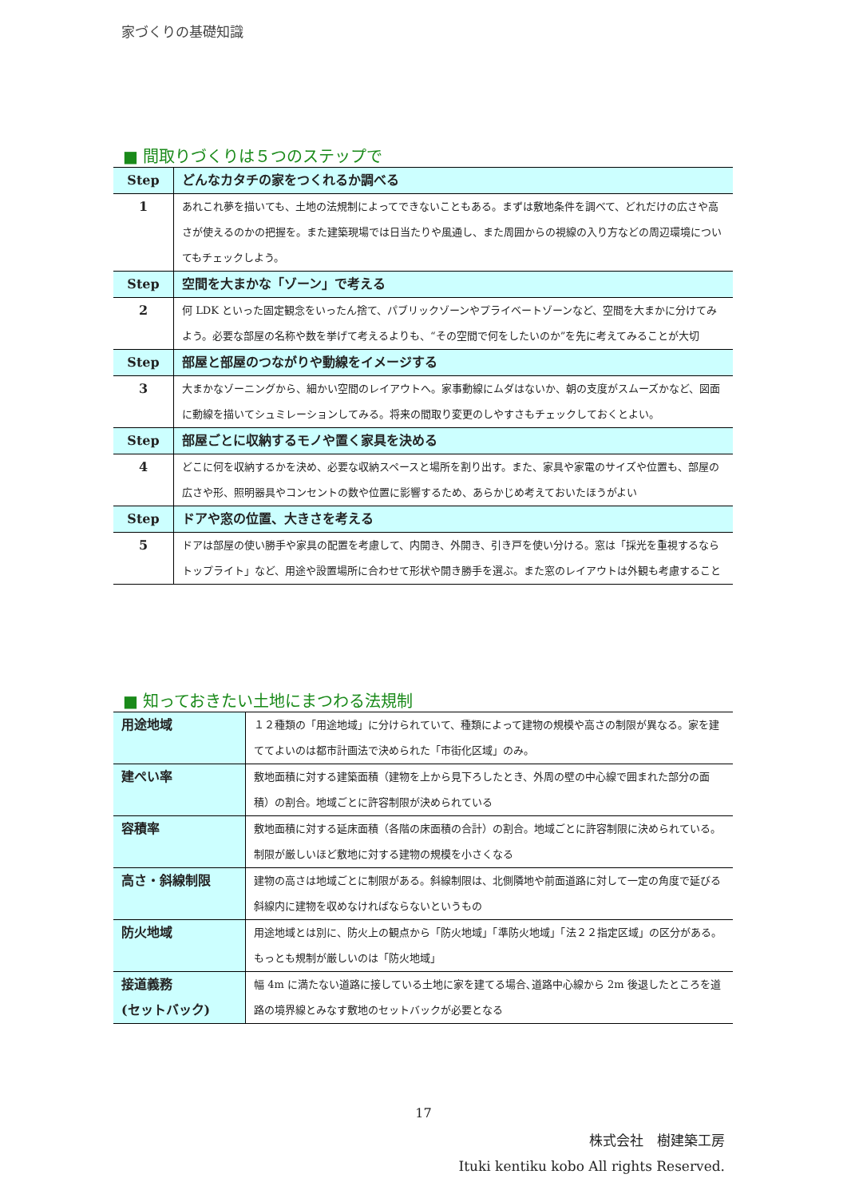家づくりの基礎知識
■ 間取りづくりは５つのステップで
| Step | どんなカタチの家をつくれるか調べる |
| 1 | あれこれ夢を描いても、土地の法規制によってできないこともある。まずは敷地条件を調べて、どれだけの広さや高さが使えるのかの把握を。また建築現場では日当たりや風通し、また周囲からの視線の入り方などの周辺環境についてもチェックしよう。 |
| Step | 空間を大まかな「ゾーン」で考える |
| 2 | 何 LDK といった固定観念をいったん捨て、パブリックゾーンやプライベートゾーンなど、空間を大まかに分けてみよう。必要な部屋の名称や数を挙げて考えるよりも、“その空間で何をしたいのか”を先に考えてみることが大切 |
| Step | 部屋と部屋のつながりや動線をイメージする |
| 3 | 大まかなゾーニングから、細かい空間のレイアウトへ。家事動線にムダはないか、朝の支度がスムーズかなど、図面に動線を描いてシュミレーションしてみる。将来の間取り変更のしやすさもチェックしておくとよい。 |
| Step | 部屋ごとに収納するモノや置く家具を決める |
| 4 | どこに何を収納するかを決め、必要な収納スペースと場所を割り出す。また、家具や家電のサイズや位置も、部屋の広さや形、照明器具やコンセントの数や位置に影響するため、あらかじめ考えておいたほうがよい |
| Step | ドアや窓の位置、大きさを考える |
| 5 | ドアは部屋の使い勝手や家具の配置を考慮して、内開き、外開き、引き戸を使い分ける。窓は「採光を重視するならトップライト」など、用途や設置場所に合わせて形状や開き勝手を選ぶ。また窓のレイアウトは外観も考慮すること |
■ 知っておきたい土地にまつわる法規制
| 用途地域 | １２種類の「用途地域」に分けられていて、種類によって建物の規模や高さの制限が異なる。家を建ててよいのは都市計画法で決められた「市街化区域」のみ。 |
| 建ぺい率 | 敷地面積に対する建築面積（建物を上から見下ろしたとき、外周の壁の中心線で囲まれた部分の面積）の割合。地域ごとに許容制限が決められている |
| 容積率 | 敷地面積に対する延床面積（各階の床面積の合計）の割合。地域ごとに許容制限に決められている。制限が厳しいほど敷地に対する建物の規模を小さくなる |
| 高さ・斜線制限 | 建物の高さは地域ごとに制限がある。斜線制限は、北側隣地や前面道路に対して一定の角度で延びる斜線内に建物を収めなければならないというもの |
| 防火地域 | 用途地域とは別に、防火上の観点から「防火地域」「準防火地域」「法２２指定区域」の区分がある。もっとも規制が厳しいのは「防火地域」 |
| 接道義務 (セットバック) | 幅 4m に満たない道路に接している土地に家を建てる場合､道路中心線から 2m 後退したところを道路の境界線とみなす敷地のセットバックが必要となる |
17
株式会社　樹建築工房
Ituki kentiku kobo All rights Reserved.